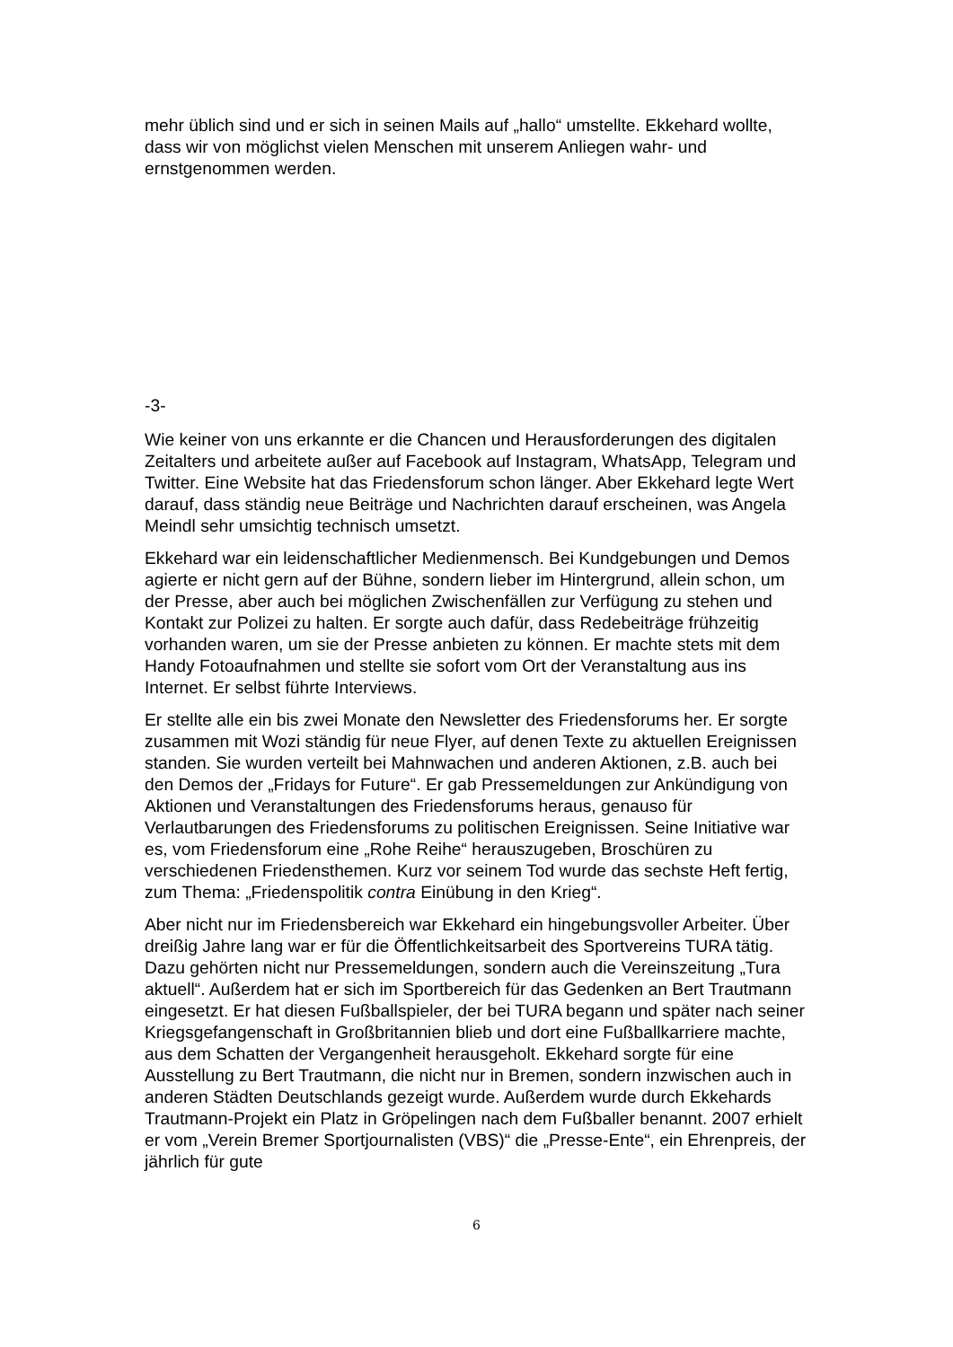mehr üblich sind und er sich in seinen Mails auf „hallo“ umstellte. Ekkehard wollte, dass wir von möglichst vielen Menschen mit unserem Anliegen wahr- und ernstgenommen werden.
-3-
Wie keiner von uns erkannte er die Chancen und Herausforderungen des digitalen Zeitalters und arbeitete außer auf Facebook auf Instagram, WhatsApp, Telegram und Twitter. Eine Website hat das Friedensforum schon länger. Aber Ekkehard legte Wert darauf, dass ständig neue Beiträge und Nachrichten darauf erscheinen, was Angela Meindl sehr umsichtig technisch umsetzt.
Ekkehard war ein leidenschaftlicher Medienmensch. Bei Kundgebungen und Demos agierte er nicht gern auf der Bühne, sondern lieber im Hintergrund, allein schon, um der Presse, aber auch bei möglichen Zwischenfällen zur Verfügung zu stehen und Kontakt zur Polizei zu halten. Er sorgte auch dafür, dass Redebeiträge frühzeitig vorhanden waren, um sie der Presse anbieten zu können. Er machte stets mit dem Handy Fotoaufnahmen und stellte sie sofort vom Ort der Veranstaltung aus ins Internet. Er selbst führte Interviews.
Er stellte alle ein bis zwei Monate den Newsletter des Friedensforums her. Er sorgte zusammen mit Wozi ständig für neue Flyer, auf denen Texte zu aktuellen Ereignissen standen. Sie wurden verteilt bei Mahnwachen und anderen Aktionen, z.B. auch bei den Demos der „Fridays for Future“. Er gab Pressemeldungen zur Ankündigung von Aktionen und Veranstaltungen des Friedensforums heraus, genauso für Verlautbarungen des Friedensforums zu politischen Ereignissen. Seine Initiative war es, vom Friedensforum eine „Rohe Reihe“ herauszugeben, Broschüren zu verschiedenen Friedensthemen. Kurz vor seinem Tod wurde das sechste Heft fertig, zum Thema: „Friedenspolitik contra Einübung in den Krieg“.
Aber nicht nur im Friedensbereich war Ekkehard ein hingebungsvoller Arbeiter. Über dreißig Jahre lang war er für die Öffentlichkeitsarbeit des Sportvereins TURA tätig. Dazu gehörten nicht nur Pressemeldungen, sondern auch die Vereinszeitung „Tura aktuell“. Außerdem hat er sich im Sportbereich für das Gedenken an Bert Trautmann eingesetzt. Er hat diesen Fußballspieler, der bei TURA begann und später nach seiner Kriegsgefangenschaft in Großbritannien blieb und dort eine Fußballkarriere machte, aus dem Schatten der Vergangenheit herausgeholt. Ekkehard sorgte für eine Ausstellung zu Bert Trautmann, die nicht nur in Bremen, sondern inzwischen auch in anderen Städten Deutschlands gezeigt wurde. Außerdem wurde durch Ekkehards Trautmann-Projekt ein Platz in Gröpelingen nach dem Fußballer benannt. 2007 erhielt er vom „Verein Bremer Sportjournalisten (VBS)“ die „Presse-Ente“, ein Ehrenpreis, der jährlich für gute
6